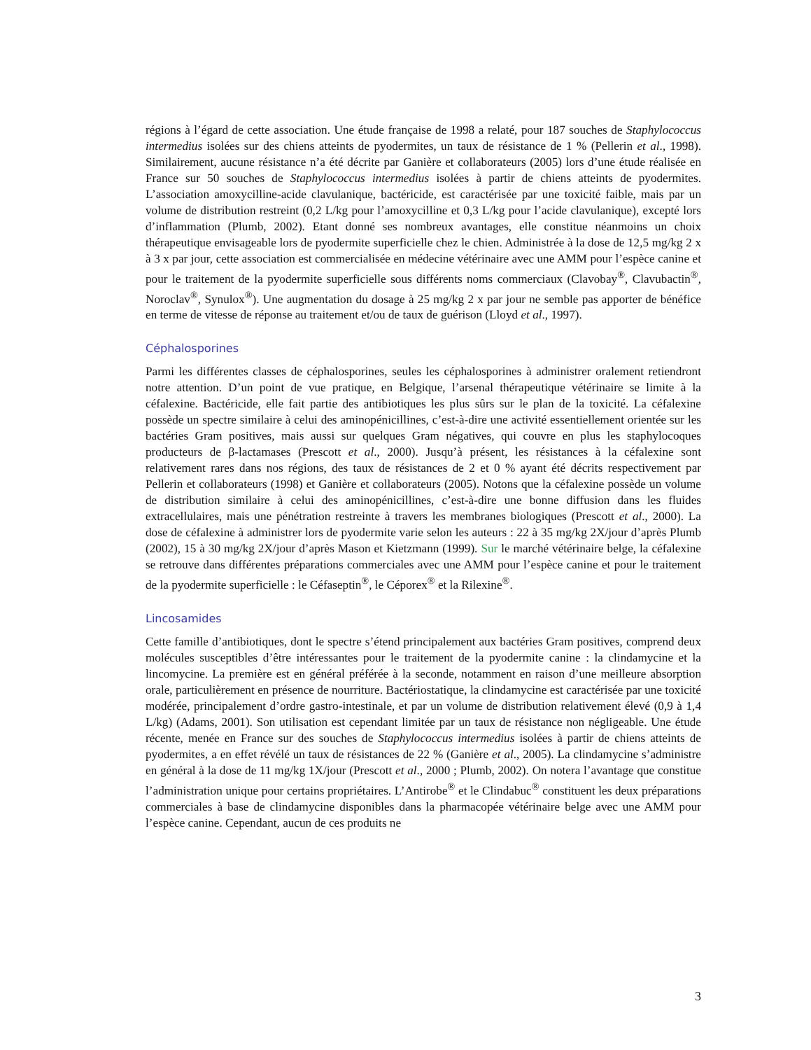régions à l’égard de cette association. Une étude française de 1998 a relaté, pour 187 souches de Staphylococcus intermedius isolées sur des chiens atteints de pyodermites, un taux de résistance de 1 % (Pellerin et al., 1998). Similairement, aucune résistance n’a été décrite par Ganière et collaborateurs (2005) lors d’une étude réalisée en France sur 50 souches de Staphylococcus intermedius isolées à partir de chiens atteints de pyodermites. L’association amoxycilline-acide clavulanique, bactéricide, est caractérisée par une toxicité faible, mais par un volume de distribution restreint (0,2 L/kg pour l’amoxycilline et 0,3 L/kg pour l’acide clavulanique), excepté lors d’inflammation (Plumb, 2002). Etant donné ses nombreux avantages, elle constitue néanmoins un choix thérapeutique envisageable lors de pyodermite superficielle chez le chien. Administrée à la dose de 12,5 mg/kg 2 x à 3 x par jour, cette association est commercialisée en médecine vétérinaire avec une AMM pour l’espèce canine et pour le traitement de la pyodermite superficielle sous différents noms commerciaux (Clavobay<sup>®</sup>, Clavubactin<sup>®</sup>, Noroclav<sup>®</sup>, Synulox<sup>®</sup>). Une augmentation du dosage à 25 mg/kg 2 x par jour ne semble pas apporter de bénéfice en terme de vitesse de réponse au traitement et/ou de taux de guérison (Lloyd et al., 1997).
Céphalosporines
Parmi les différentes classes de céphalosporines, seules les céphalosporines à administrer oralement retiendront notre attention. D’un point de vue pratique, en Belgique, l’arsenal thérapeutique vétérinaire se limite à la céfalexine. Bactéricide, elle fait partie des antibiotiques les plus sûrs sur le plan de la toxicité. La céfalexine possède un spectre similaire à celui des aminopénicillines, c’est-à-dire une activité essentiellement orientée sur les bactéries Gram positives, mais aussi sur quelques Gram négatives, qui couvre en plus les staphylocoques producteurs de β-lactamases (Prescott et al., 2000). Jusqu’à présent, les résistances à la céfalexine sont relativement rares dans nos régions, des taux de résistances de 2 et 0 % ayant été décrits respectivement par Pellerin et collaborateurs (1998) et Ganière et collaborateurs (2005). Notons que la céfalexine possède un volume de distribution similaire à celui des aminopénicillines, c’est-à-dire une bonne diffusion dans les fluides extracellulaires, mais une pénétration restreinte à travers les membranes biologiques (Prescott et al., 2000). La dose de céfalexine à administrer lors de pyodermite varie selon les auteurs : 22 à 35 mg/kg 2X/jour d’après Plumb (2002), 15 à 30 mg/kg 2X/jour d’après Mason et Kietzmann (1999). Sur le marché vétérinaire belge, la céfalexine se retrouve dans différentes préparations commerciales avec une AMM pour l’espèce canine et pour le traitement de la pyodermite superficielle : le Céfaseptin<sup>®</sup>, le Céporex<sup>®</sup> et la Rilexine<sup>®</sup>.
Lincosamides
Cette famille d’antibiotiques, dont le spectre s’étend principalement aux bactéries Gram positives, comprend deux molécules susceptibles d’être intéressantes pour le traitement de la pyodermite canine : la clindamycine et la lincomycine. La première est en général préférée à la seconde, notamment en raison d’une meilleure absorption orale, particulièrement en présence de nourriture. Bactériostatique, la clindamycine est caractérisée par une toxicité modérée, principalement d’ordre gastro-intestinale, et par un volume de distribution relativement élevé (0,9 à 1,4 L/kg) (Adams, 2001). Son utilisation est cependant limitée par un taux de résistance non négligeable. Une étude récente, menée en France sur des souches de Staphylococcus intermedius isolées à partir de chiens atteints de pyodermites, a en effet révélé un taux de résistances de 22 % (Ganière et al., 2005). La clindamycine s’administre en général à la dose de 11 mg/kg 1X/jour (Prescott et al., 2000 ; Plumb, 2002). On notera l’avantage que constitue l’administration unique pour certains propriétaires. L’Antirobe<sup>®</sup> et le Clindabuc<sup>®</sup> constituent les deux préparations commerciales à base de clindamycine disponibles dans la pharmacopée vétérinaire belge avec une AMM pour l’espèce canine. Cependant, aucun de ces produits ne
3